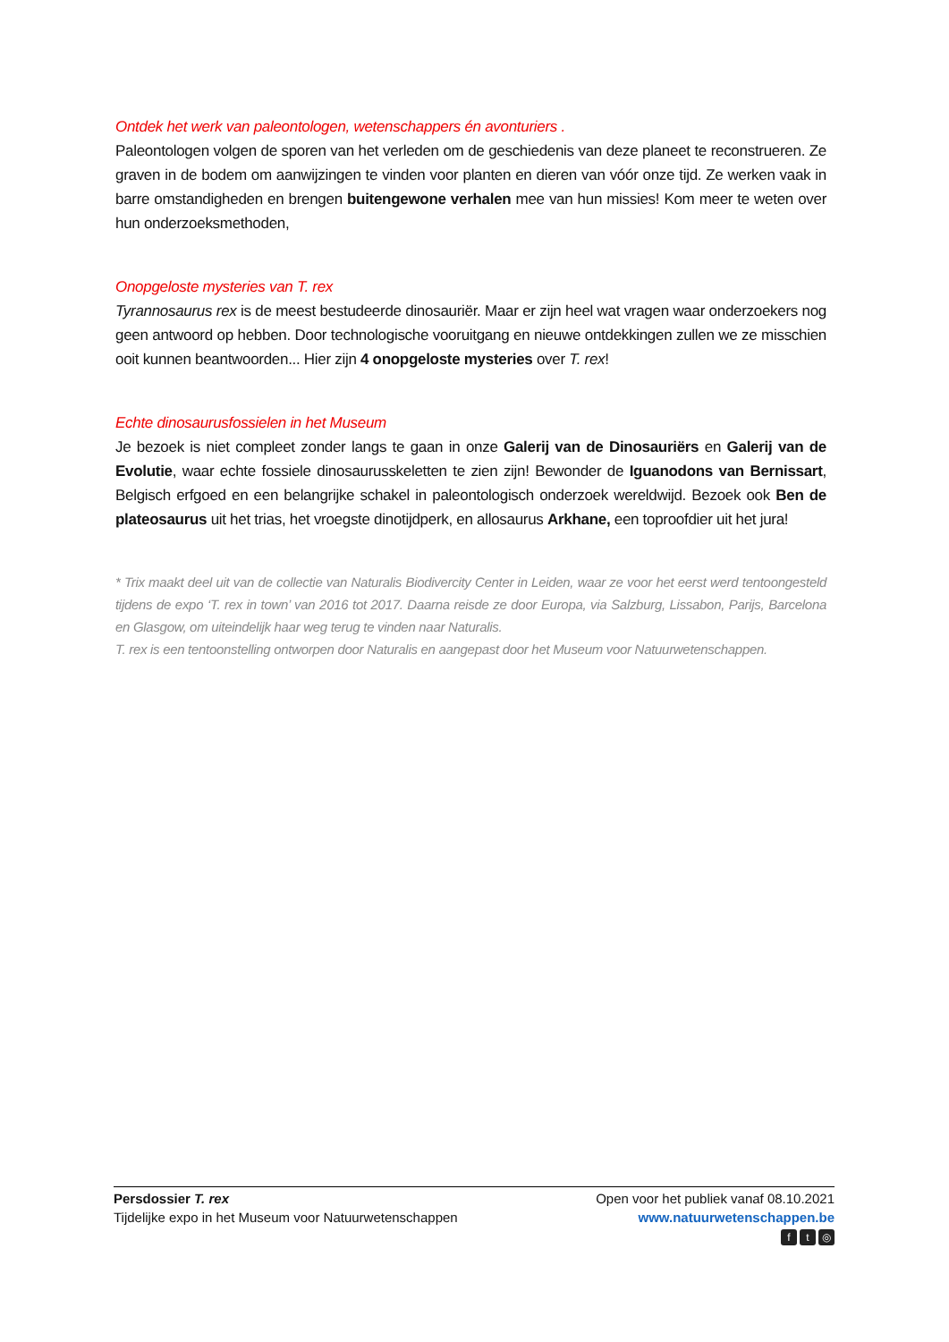Ontdek het werk van paleontologen, wetenschappers én avonturiers .
Paleontologen volgen de sporen van het verleden om de geschiedenis van deze planeet te reconstrueren. Ze graven in de bodem om aanwijzingen te vinden voor planten en dieren van vóór onze tijd. Ze werken vaak in barre omstandigheden en brengen buitengewone verhalen mee van hun missies! Kom meer te weten over hun onderzoeksmethoden,
Onopgeloste mysteries van T. rex
Tyrannosaurus rex is de meest bestudeerde dinosauriër. Maar er zijn heel wat vragen waar onderzoekers nog geen antwoord op hebben. Door technologische vooruitgang en nieuwe ontdekkingen zullen we ze misschien ooit kunnen beantwoorden... Hier zijn 4 onopgeloste mysteries over T. rex!
Echte dinosaurusfossielen in het Museum
Je bezoek is niet compleet zonder langs te gaan in onze Galerij van de Dinosauriërs en Galerij van de Evolutie, waar echte fossiele dinosaurusskeletten te zien zijn! Bewonder de Iguanodons van Bernissart, Belgisch erfgoed en een belangrijke schakel in paleontologisch onderzoek wereldwijd. Bezoek ook Ben de plateosaurus uit het trias, het vroegste dinotijdperk, en allosaurus Arkhane, een toproofdier uit het jura!
* Trix maakt deel uit van de collectie van Naturalis Biodivercity Center in Leiden, waar ze voor het eerst werd tentoongesteld tijdens de expo ‘T. rex in town’ van 2016 tot 2017. Daarna reisde ze door Europa, via Salzburg, Lissabon, Parijs, Barcelona en Glasgow, om uiteindelijk haar weg terug te vinden naar Naturalis.
T. rex is een tentoonstelling ontworpen door Naturalis en aangepast door het Museum voor Natuurwetenschappen.
Persdossier T. rex
Tijdelijke expo in het Museum voor Natuurwetenschappen
Open voor het publiek vanaf 08.10.2021
www.natuurwetenschappen.be
ft ◎